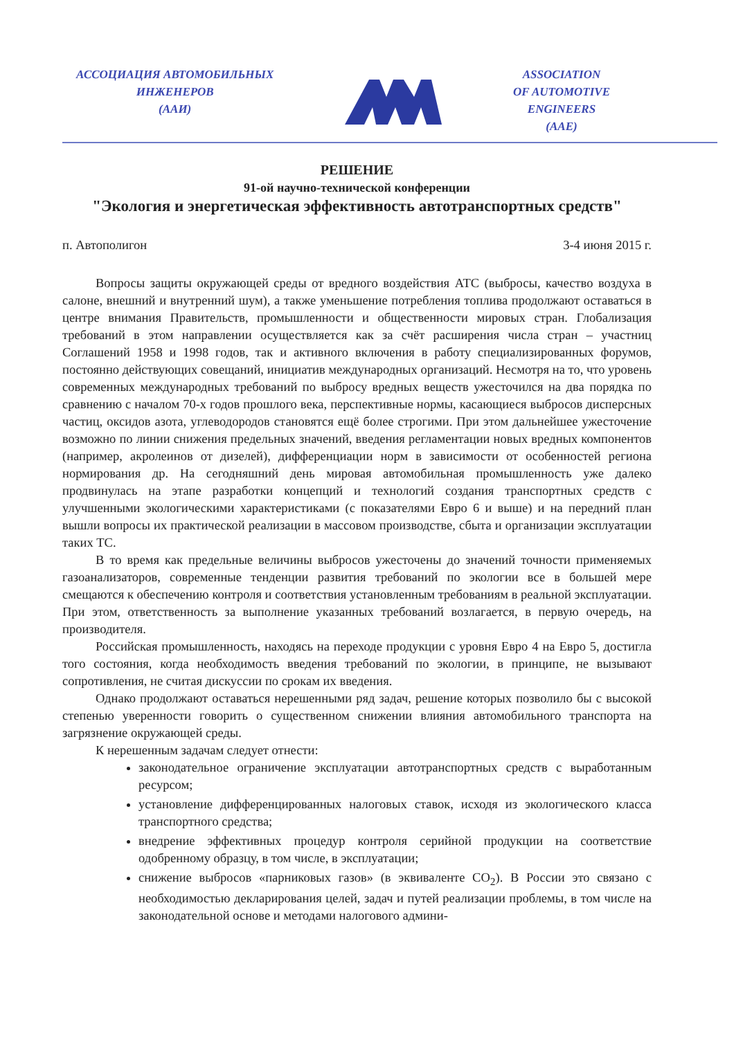АССОЦИАЦИЯ АВТОМОБИЛЬНЫХ
ИНЖЕНЕРОВ
(ААИ)
ASSOCIATION
OF AUTOMOTIVE
ENGINEERS
(AAE)
РЕШЕНИЕ
91-ой научно-технической конференции
"Экология и энергетическая эффективность автотранспортных средств"
п. Автополигон 3-4 июня 2015 г.
Вопросы защиты окружающей среды от вредного воздействия АТС (выбросы, качество воздуха в салоне, внешний и внутренний шум), а также уменьшение потребления топлива продолжают оставаться в центре внимания Правительств, промышленности и общественности мировых стран. Глобализация требований в этом направлении осуществляется как за счёт расширения числа стран – участниц Соглашений 1958 и 1998 годов, так и активного включения в работу специализированных форумов, постоянно действующих совещаний, инициатив международных организаций. Несмотря на то, что уровень современных международных требований по выбросу вредных веществ ужесточился на два порядка по сравнению с началом 70-х годов прошлого века, перспективные нормы, касающиеся выбросов дисперсных частиц, оксидов азота, углеводородов становятся ещё более строгими. При этом дальнейшее ужесточение возможно по линии снижения предельных значений, введения регламентации новых вредных компонентов (например, акролеинов от дизелей), дифференциации норм в зависимости от особенностей региона нормирования др. На сегодняшний день мировая автомобильная промышленность уже далеко продвинулась на этапе разработки концепций и технологий создания транспортных средств с улучшенными экологическими характеристиками (с показателями Евро 6 и выше) и на передний план вышли вопросы их практической реализации в массовом производстве, сбыта и организации эксплуатации таких ТС.
В то время как предельные величины выбросов ужесточены до значений точности применяемых газоанализаторов, современные тенденции развития требований по экологии все в большей мере смещаются к обеспечению контроля и соответствия установленным требованиям в реальной эксплуатации. При этом, ответственность за выполнение указанных требований возлагается, в первую очередь, на производителя.
Российская промышленность, находясь на переходе продукции с уровня Евро 4 на Евро 5, достигла того состояния, когда необходимость введения требований по экологии, в принципе, не вызывают сопротивления, не считая дискуссии по срокам их введения.
Однако продолжают оставаться нерешенными ряд задач, решение которых позволило бы с высокой степенью уверенности говорить о существенном снижении влияния автомобильного транспорта на загрязнение окружающей среды.
К нерешенным задачам следует отнести:
законодательное ограничение эксплуатации автотранспортных средств с выработанным ресурсом;
установление дифференцированных налоговых ставок, исходя из экологического класса транспортного средства;
внедрение эффективных процедур контроля серийной продукции на соответствие одобренному образцу, в том числе, в эксплуатации;
снижение выбросов «парниковых газов» (в эквиваленте CO<sub>2</sub>). В России это связано с необходимостью декларирования целей, задач и путей реализации проблемы, в том числе на законодательной основе и методами налогового админи-